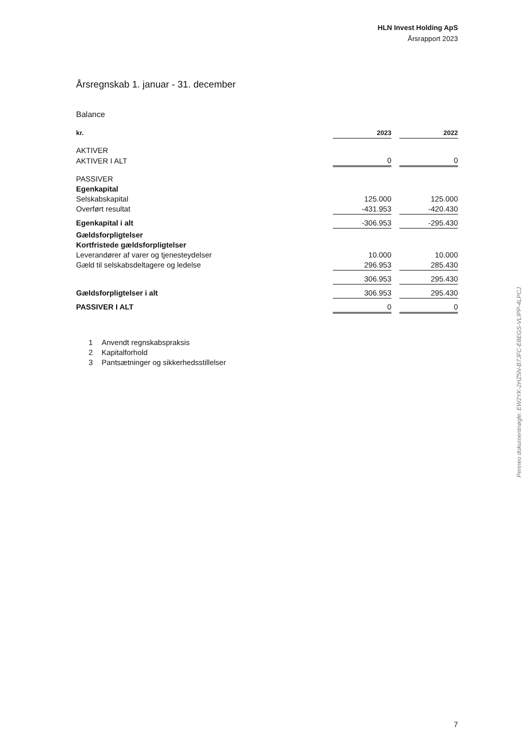HLN Invest Holding ApS
Årsrapport 2023
Årsregnskab 1. januar - 31. december
Balance
| kr. | 2023 | | 2022 |
| --- | --- | --- | --- |
| AKTIVER | | | |
| AKTIVER I ALT | 0 | | 0 |
| PASSIVER | | | |
| Egenkapital | | | |
| Selskabskapital | 125.000 | | 125.000 |
| Overført resultat | -431.953 | | -420.430 |
| Egenkapital i alt | -306.953 | | -295.430 |
| Gældsforpligtelser | | | |
| Kortfristede gældsforpligtelser | | | |
| Leverandører af varer og tjenesteydelser | 10.000 | | 10.000 |
| Gæld til selskabsdeltagere og ledelse | 296.953 | | 285.430 |
| | 306.953 | | 295.430 |
| Gældsforpligtelser i alt | 306.953 | | 295.430 |
| PASSIVER I ALT | 0 | | 0 |
1 Anvendt regnskabspraksis
2 Kapitalforhold
3 Pantsætninger og sikkerhedsstillelser
Penneo dokumentnøgle: EW2YK-2HZ5N-B7JFC-E8EGS-VLIPP-4LPCJ
7